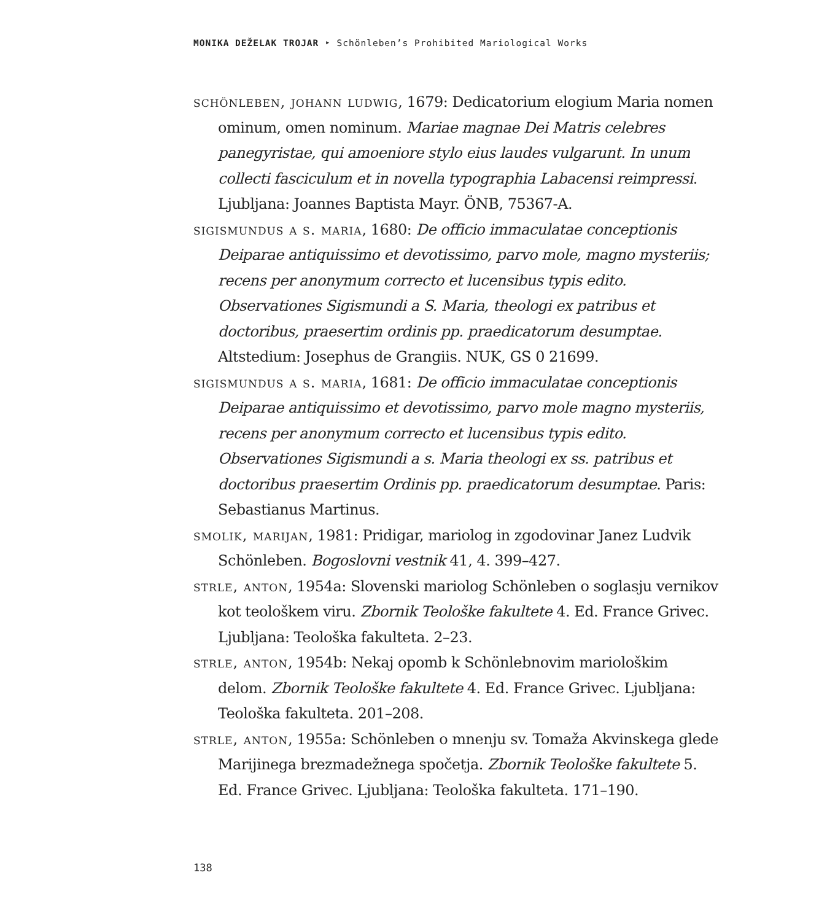MONIKA DEŽELAK TROJAR ‣ Schönleben’s Prohibited Mariological Works
schönleben, johann ludwig, 1679: Dedicatorium elogium Maria nomen ominum, omen nominum. Mariae magnae Dei Matris celebres panegyristae, qui amoeniore stylo eius laudes vulgarunt. In unum collecti fasciculum et in novella typographia Labacensi reimpressi. Ljubljana: Joannes Baptista Mayr. ÖNB, 75367-A.
sigismundus a s. maria, 1680: De officio immaculatae conceptionis Deiparae antiquissimo et devotissimo, parvo mole, magno mysteriis; recens per anonymum correcto et lucensibus typis edito. Observationes Sigismundi a S. Maria, theologi ex patribus et doctoribus, praesertim ordinis pp. praedicatorum desumptae. Altstedium: Josephus de Grangiis. NUK, GS 0 21699.
sigismundus a s. maria, 1681: De officio immaculatae conceptionis Deiparae antiquissimo et devotissimo, parvo mole magno mysteriis, recens per anonymum correcto et lucensibus typis edito. Observationes Sigismundi a s. Maria theologi ex ss. patribus et doctoribus praesertim Ordinis pp. praedicatorum desumptae. Paris: Sebastianus Martinus.
smolik, marijan, 1981: Pridigar, mariolog in zgodovinar Janez Ludvik Schönleben. Bogoslovni vestnik 41, 4. 399–427.
strle, anton, 1954a: Slovenski mariolog Schönleben o soglasju vernikov kot teološkem viru. Zbornik Teološke fakultete 4. Ed. France Grivec. Ljubljana: Teološka fakulteta. 2–23.
strle, anton, 1954b: Nekaj opomb k Schönlebnovim mariološkim delom. Zbornik Teološke fakultete 4. Ed. France Grivec. Ljubljana: Teološka fakulteta. 201–208.
strle, anton, 1955a: Schönleben o mnenju sv. Tomaža Akvinskega glede Marijinega brezmadežnega spočetja. Zbornik Teološke fakultete 5. Ed. France Grivec. Ljubljana: Teološka fakulteta. 171–190.
138